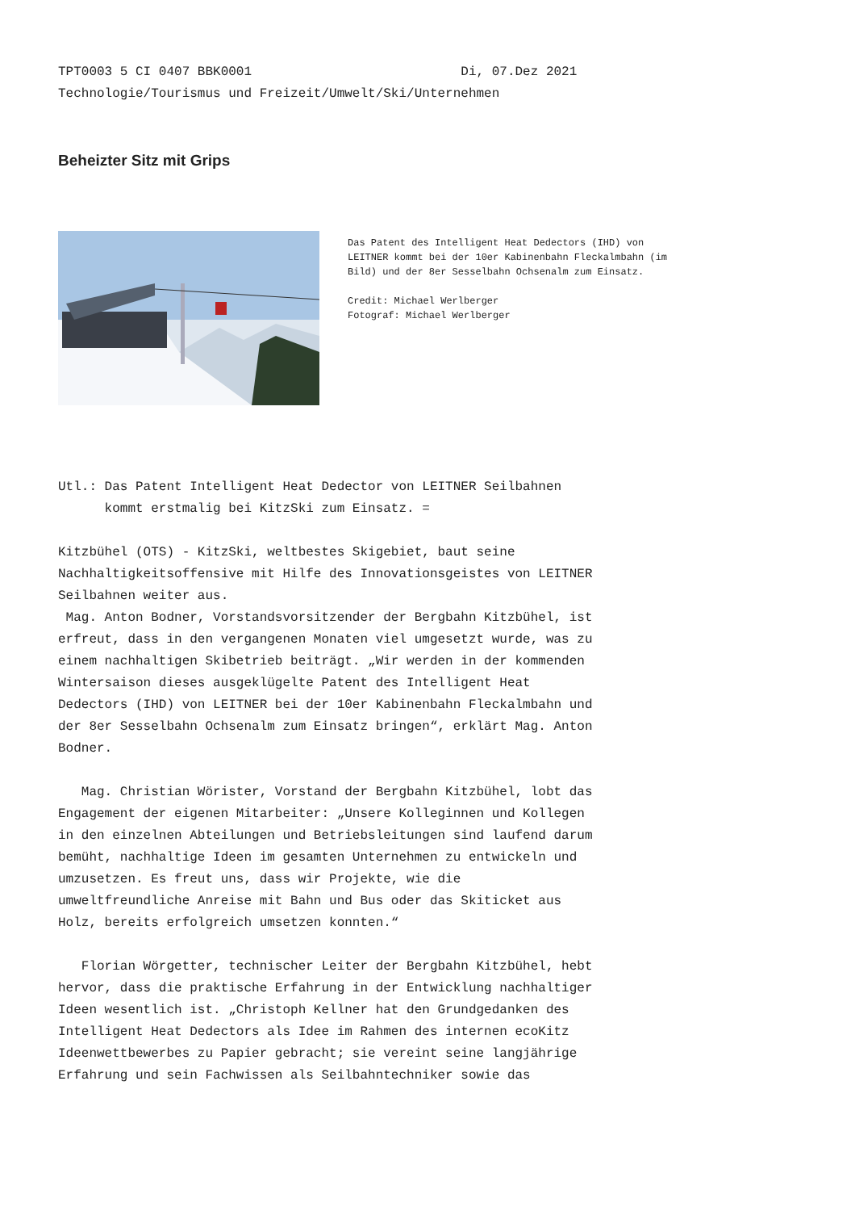TPT0003 5 CI 0407 BBK0001 Di, 07.Dez 2021 Technologie/Tourismus und Freizeit/Umwelt/Ski/Unternehmen
Beheizter Sitz mit Grips
Das Patent des Intelligent Heat Dedectors (IHD) von LEITNER kommt bei der 10er Kabinenbahn Fleckalmbahn (im Bild) und der 8er Sesselbahn Ochsenalm zum Einsatz. Credit: Michael Werlberger Fotograf: Michael Werlberger
Utl.: Das Patent Intelligent Heat Dedector von LEITNER Seilbahnen kommt erstmalig bei KitzSki zum Einsatz. = Kitzbühel (OTS) - KitzSki, weltbestes Skigebiet, baut seine Nachhaltigkeitsoffensive mit Hilfe des Innovationsgeistes von LEITNER Seilbahnen weiter aus. Mag. Anton Bodner, Vorstandsvorsitzender der Bergbahn Kitzbühel, ist erfreut, dass in den vergangenen Monaten viel umgesetzt wurde, was zu einem nachhaltigen Skibetrieb beiträgt. „Wir werden in der kommenden Wintersaison dieses ausgeklügelte Patent des Intelligent Heat Dedectors (IHD) von LEITNER bei der 10er Kabinenbahn Fleckalmbahn und der 8er Sesselbahn Ochsenalm zum Einsatz bringen“, erklärt Mag. Anton Bodner. Mag. Christian Wörister, Vorstand der Bergbahn Kitzbühel, lobt das Engagement der eigenen Mitarbeiter: „Unsere Kolleginnen und Kollegen in den einzelnen Abteilungen und Betriebsleitungen sind laufend darum bemüht, nachhaltige Ideen im gesamten Unternehmen zu entwickeln und umzusetzen. Es freut uns, dass wir Projekte, wie die umweltfreundliche Anreise mit Bahn und Bus oder das Skiticket aus Holz, bereits erfolgreich umsetzen konnten.“ Florian Wörgetter, technischer Leiter der Bergbahn Kitzbühel, hebt hervor, dass die praktische Erfahrung in der Entwicklung nachhaltiger Ideen wesentlich ist. „Christoph Kellner hat den Grundgedanken des Intelligent Heat Dedectors als Idee im Rahmen des internen ecoKitz Ideenwettbewerbes zu Papier gebracht; sie vereint seine langjährige Erfahrung und sein Fachwissen als Seilbahntechniker sowie das